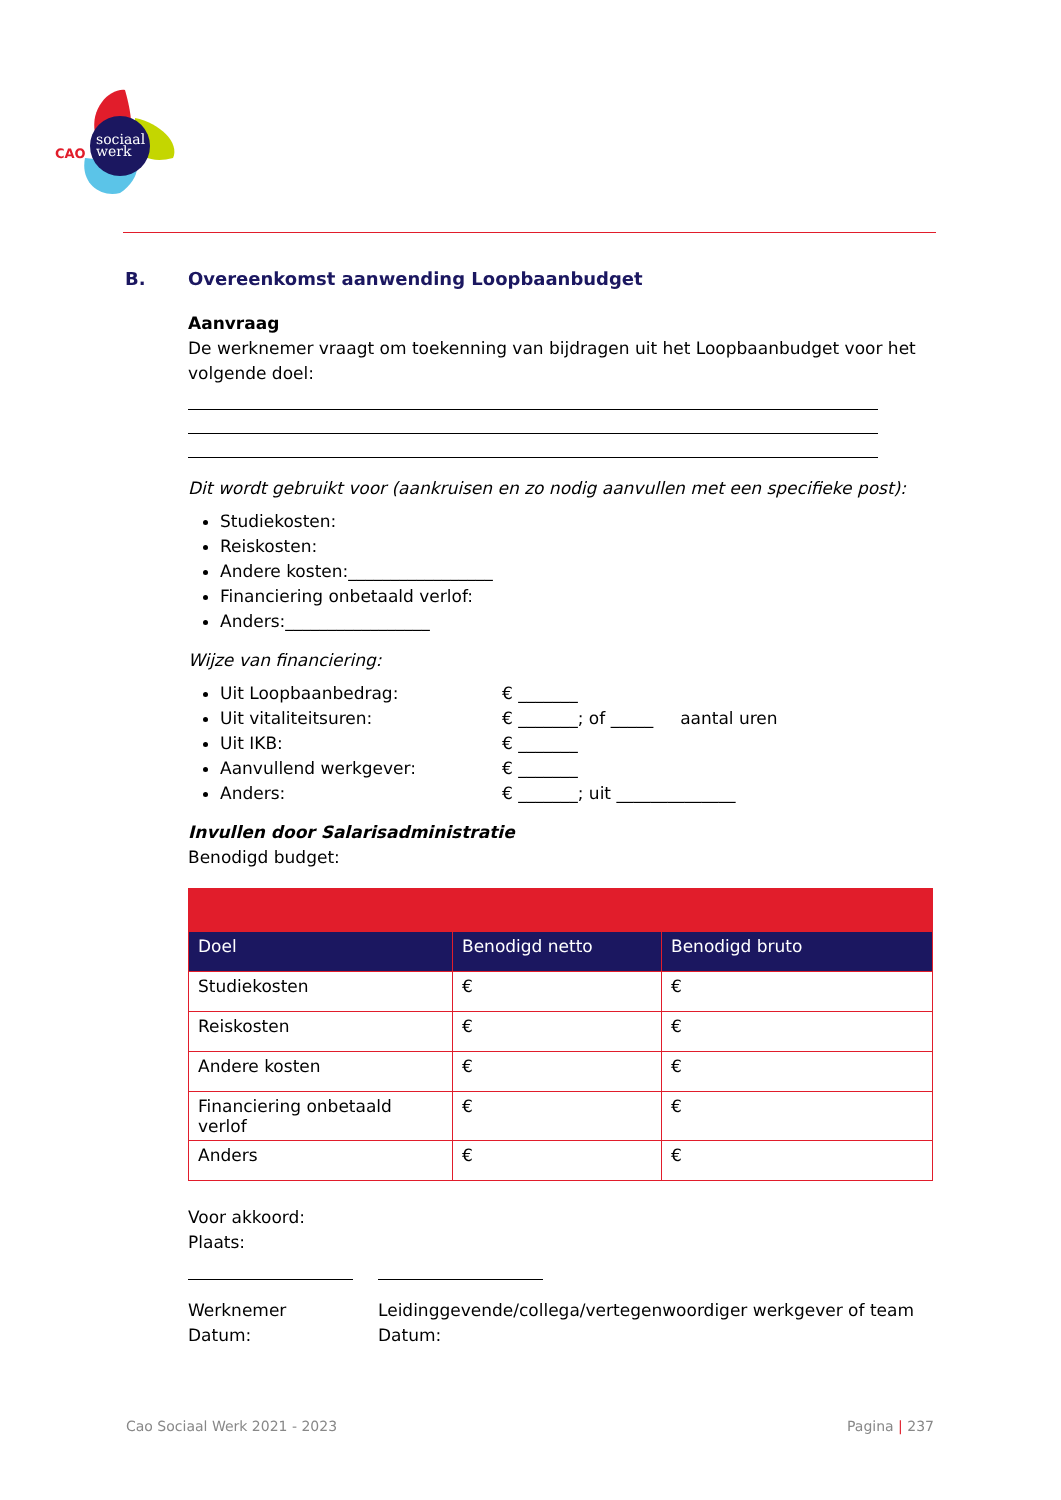sociaal
werk
CAO
B. Overeenkomst aanwending Loopbaanbudget
Aanvraag
De werknemer vraagt om toekenning van bijdragen uit het Loopbaanbudget voor het volgende doel:
Dit wordt gebruikt voor (aankruisen en zo nodig aanvullen met een specifieke post):
Studiekosten:
Reiskosten:
Andere kosten:_________________
Financiering onbetaald verlof:
Anders:_________________
Wijze van financiering:
Uit Loopbaanbedrag: € _______
Uit vitaliteitsuren: € _______; of _____ aantal uren
Uit IKB: € _______
Aanvullend werkgever: € _______
Anders: € _______; uit ______________
Invullen door Salarisadministratie
Benodigd budget:
| Doel | Benodigd netto | Benodigd bruto |
| --- | --- | --- |
| Studiekosten | € | € |
| Reiskosten | € | € |
| Andere kosten | € | € |
| Financiering onbetaald verlof | € | € |
| Anders | € | € |
Voor akkoord:
Plaats:
Werknemer
Datum:
Leidinggevende/collega/vertegenwoordiger werkgever of team
Datum:
Cao Sociaal Werk 2021 - 2023 Pagina | 237